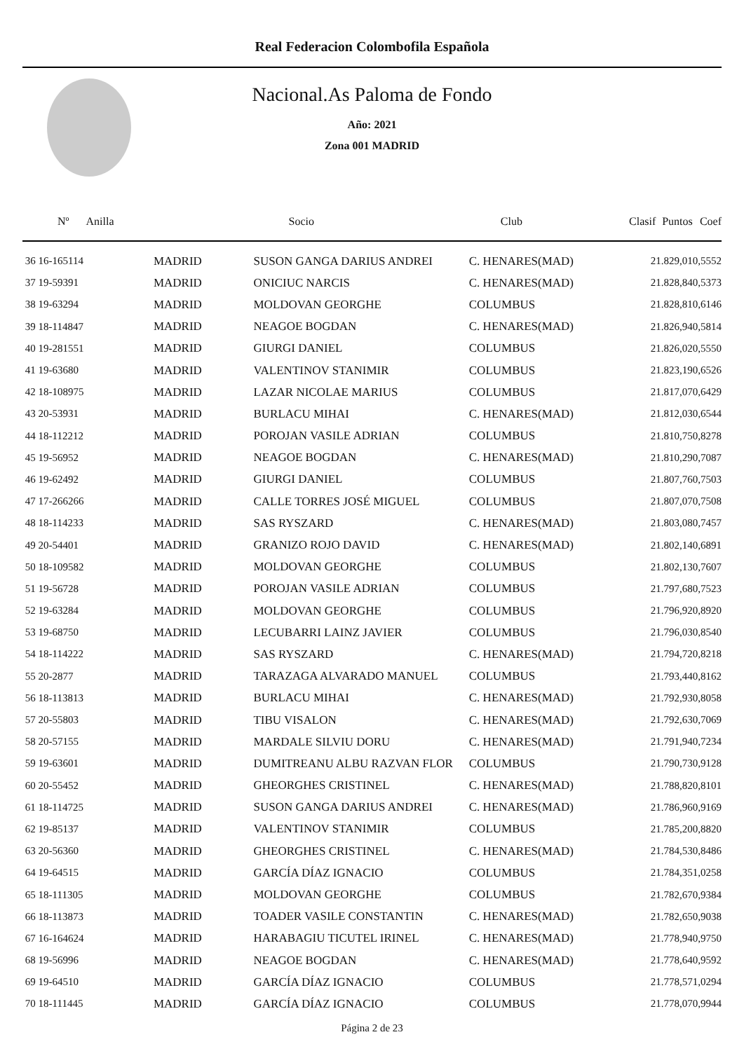Real Federacion Colombofila Española
Nacional.As Paloma de Fondo
Año: 2021
Zona 001 MADRID
| Nº Anilla | | Socio | Club | Clasif | Puntos | Coef |
| --- | --- | --- | --- | --- | --- | --- |
| 36 16-165114 | MADRID | SUSON GANGA DARIUS ANDREI | C. HENARES(MAD) | 2 | 1.829,01 | 0,5552 |
| 37 19-59391 | MADRID | ONICIUC NARCIS | C. HENARES(MAD) | 2 | 1.828,84 | 0,5373 |
| 38 19-63294 | MADRID | MOLDOVAN GEORGHE | COLUMBUS | 2 | 1.828,81 | 0,6146 |
| 39 18-114847 | MADRID | NEAGOE BOGDAN | C. HENARES(MAD) | 2 | 1.826,94 | 0,5814 |
| 40 19-281551 | MADRID | GIURGI DANIEL | COLUMBUS | 2 | 1.826,02 | 0,5550 |
| 41 19-63680 | MADRID | VALENTINOV STANIMIR | COLUMBUS | 2 | 1.823,19 | 0,6526 |
| 42 18-108975 | MADRID | LAZAR NICOLAE MARIUS | COLUMBUS | 2 | 1.817,07 | 0,6429 |
| 43 20-53931 | MADRID | BURLACU MIHAI | C. HENARES(MAD) | 2 | 1.812,03 | 0,6544 |
| 44 18-112212 | MADRID | POROJAN VASILE ADRIAN | COLUMBUS | 2 | 1.810,75 | 0,8278 |
| 45 19-56952 | MADRID | NEAGOE BOGDAN | C. HENARES(MAD) | 2 | 1.810,29 | 0,7087 |
| 46 19-62492 | MADRID | GIURGI DANIEL | COLUMBUS | 2 | 1.807,76 | 0,7503 |
| 47 17-266266 | MADRID | CALLE TORRES JOSÉ MIGUEL | COLUMBUS | 2 | 1.807,07 | 0,7508 |
| 48 18-114233 | MADRID | SAS RYSZARD | C. HENARES(MAD) | 2 | 1.803,08 | 0,7457 |
| 49 20-54401 | MADRID | GRANIZO ROJO DAVID | C. HENARES(MAD) | 2 | 1.802,14 | 0,6891 |
| 50 18-109582 | MADRID | MOLDOVAN GEORGHE | COLUMBUS | 2 | 1.802,13 | 0,7607 |
| 51 19-56728 | MADRID | POROJAN VASILE ADRIAN | COLUMBUS | 2 | 1.797,68 | 0,7523 |
| 52 19-63284 | MADRID | MOLDOVAN GEORGHE | COLUMBUS | 2 | 1.796,92 | 0,8920 |
| 53 19-68750 | MADRID | LECUBARRI LAINZ JAVIER | COLUMBUS | 2 | 1.796,03 | 0,8540 |
| 54 18-114222 | MADRID | SAS RYSZARD | C. HENARES(MAD) | 2 | 1.794,72 | 0,8218 |
| 55 20-2877 | MADRID | TARAZAGA ALVARADO MANUEL | COLUMBUS | 2 | 1.793,44 | 0,8162 |
| 56 18-113813 | MADRID | BURLACU MIHAI | C. HENARES(MAD) | 2 | 1.792,93 | 0,8058 |
| 57 20-55803 | MADRID | TIBU VISALON | C. HENARES(MAD) | 2 | 1.792,63 | 0,7069 |
| 58 20-57155 | MADRID | MARDALE SILVIU DORU | C. HENARES(MAD) | 2 | 1.791,94 | 0,7234 |
| 59 19-63601 | MADRID | DUMITREANU ALBU RAZVAN FLOR | COLUMBUS | 2 | 1.790,73 | 0,9128 |
| 60 20-55452 | MADRID | GHEORGHES CRISTINEL | C. HENARES(MAD) | 2 | 1.788,82 | 0,8101 |
| 61 18-114725 | MADRID | SUSON GANGA DARIUS ANDREI | C. HENARES(MAD) | 2 | 1.786,96 | 0,9169 |
| 62 19-85137 | MADRID | VALENTINOV STANIMIR | COLUMBUS | 2 | 1.785,20 | 0,8820 |
| 63 20-56360 | MADRID | GHEORGHES CRISTINEL | C. HENARES(MAD) | 2 | 1.784,53 | 0,8486 |
| 64 19-64515 | MADRID | GARCÍA DÍAZ IGNACIO | COLUMBUS | 2 | 1.784,35 | 1,0258 |
| 65 18-111305 | MADRID | MOLDOVAN GEORGHE | COLUMBUS | 2 | 1.782,67 | 0,9384 |
| 66 18-113873 | MADRID | TOADER VASILE CONSTANTIN | C. HENARES(MAD) | 2 | 1.782,65 | 0,9038 |
| 67 16-164624 | MADRID | HARABAGIU TICUTEL IRINEL | C. HENARES(MAD) | 2 | 1.778,94 | 0,9750 |
| 68 19-56996 | MADRID | NEAGOE BOGDAN | C. HENARES(MAD) | 2 | 1.778,64 | 0,9592 |
| 69 19-64510 | MADRID | GARCÍA DÍAZ IGNACIO | COLUMBUS | 2 | 1.778,57 | 1,0294 |
| 70 18-111445 | MADRID | GARCÍA DÍAZ IGNACIO | COLUMBUS | 2 | 1.778,07 | 0,9944 |
Página 2 de 23